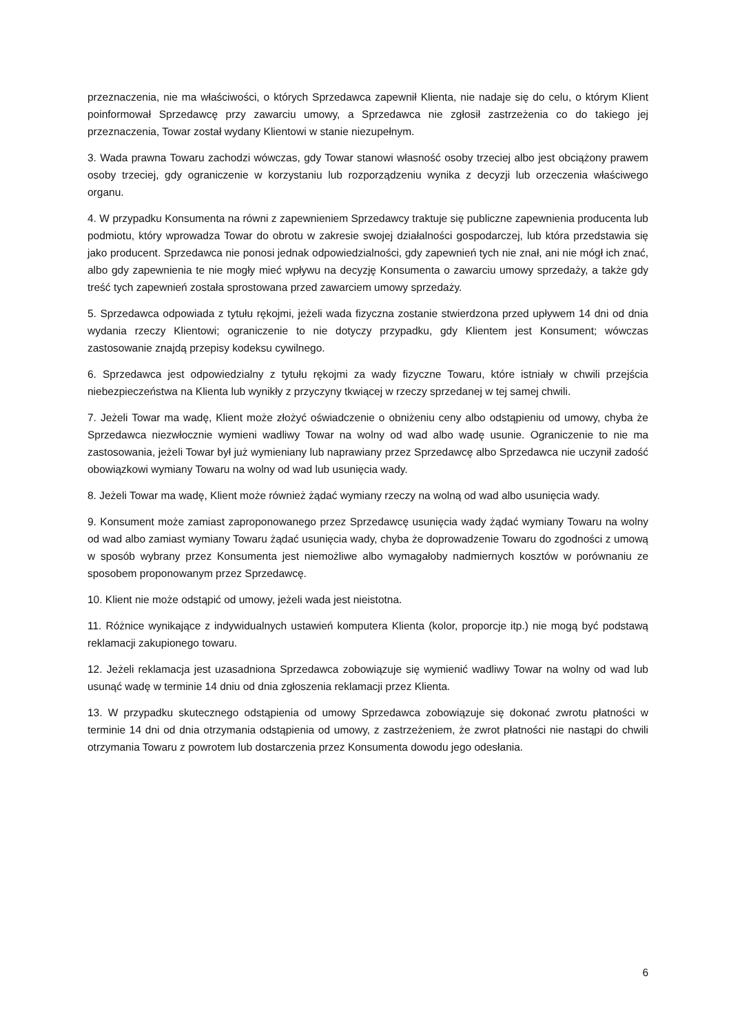przeznaczenia, nie ma właściwości, o których Sprzedawca zapewnił Klienta, nie nadaje się do celu, o którym Klient poinformował Sprzedawcę przy zawarciu umowy, a Sprzedawca nie zgłosił zastrzeżenia co do takiego jej przeznaczenia, Towar został wydany Klientowi w stanie niezupełnym.
3. Wada prawna Towaru zachodzi wówczas, gdy Towar stanowi własność osoby trzeciej albo jest obciążony prawem osoby trzeciej, gdy ograniczenie w korzystaniu lub rozporządzeniu wynika z decyzji lub orzeczenia właściwego organu.
4. W przypadku Konsumenta na równi z zapewnieniem Sprzedawcy traktuje się publiczne zapewnienia producenta lub podmiotu, który wprowadza Towar do obrotu w zakresie swojej działalności gospodarczej, lub która przedstawia się jako producent. Sprzedawca nie ponosi jednak odpowiedzialności, gdy zapewnień tych nie znał, ani nie mógł ich znać, albo gdy zapewnienia te nie mogły mieć wpływu na decyzję Konsumenta o zawarciu umowy sprzedaży, a także gdy treść tych zapewnień została sprostowana przed zawarciem umowy sprzedaży.
5. Sprzedawca odpowiada z tytułu rękojmi, jeżeli wada fizyczna zostanie stwierdzona przed upływem 14 dni od dnia wydania rzeczy Klientowi; ograniczenie to nie dotyczy przypadku, gdy Klientem jest Konsument; wówczas zastosowanie znajdą przepisy kodeksu cywilnego.
6. Sprzedawca jest odpowiedzialny z tytułu rękojmi za wady fizyczne Towaru, które istniały w chwili przejścia niebezpieczeństwa na Klienta lub wynikły z przyczyny tkwiącej w rzeczy sprzedanej w tej samej chwili.
7. Jeżeli Towar ma wadę, Klient może złożyć oświadczenie o obniżeniu ceny albo odstąpieniu od umowy, chyba że Sprzedawca niezwłocznie wymieni wadliwy Towar na wolny od wad albo wadę usunie. Ograniczenie to nie ma zastosowania, jeżeli Towar był już wymieniany lub naprawiany przez Sprzedawcę albo Sprzedawca nie uczynił zadość obowiązkowi wymiany Towaru na wolny od wad lub usunięcia wady.
8. Jeżeli Towar ma wadę, Klient może również żądać wymiany rzeczy na wolną od wad albo usunięcia wady.
9. Konsument może zamiast zaproponowanego przez Sprzedawcę usunięcia wady żądać wymiany Towaru na wolny od wad albo zamiast wymiany Towaru żądać usunięcia wady, chyba że doprowadzenie Towaru do zgodności z umową w sposób wybrany przez Konsumenta jest niemożliwe albo wymagałoby nadmiernych kosztów w porównaniu ze sposobem proponowanym przez Sprzedawcę.
10. Klient nie może odstąpić od umowy, jeżeli wada jest nieistotna.
11. Różnice wynikające z indywidualnych ustawień komputera Klienta (kolor, proporcje itp.) nie mogą być podstawą reklamacji zakupionego towaru.
12. Jeżeli reklamacja jest uzasadniona Sprzedawca zobowiązuje się wymienić wadliwy Towar na wolny od wad lub usunąć wadę w terminie 14 dniu od dnia zgłoszenia reklamacji przez Klienta.
13. W przypadku skutecznego odstąpienia od umowy Sprzedawca zobowiązuje się dokonać zwrotu płatności w terminie 14 dni od dnia otrzymania odstąpienia od umowy, z zastrzeżeniem, że zwrot płatności nie nastąpi do chwili otrzymania Towaru z powrotem lub dostarczenia przez Konsumenta dowodu jego odesłania.
6